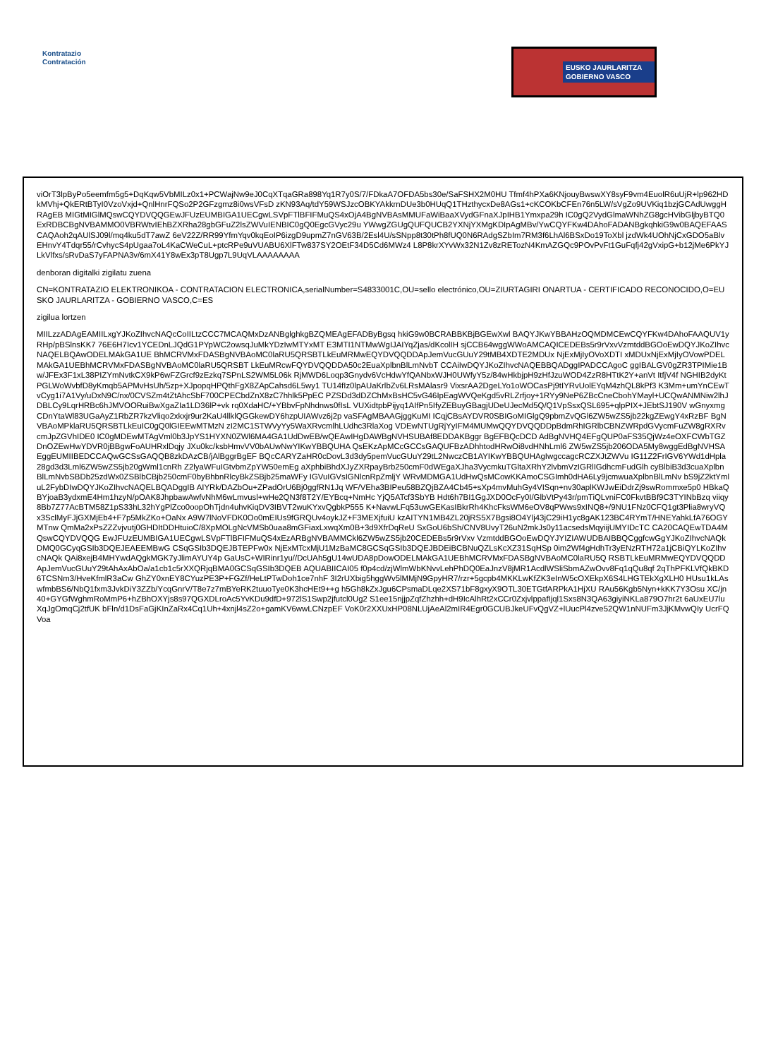Kontratazio
Contratación
EUSKO JAURLARITZA
GOBIERNO VASCO
viOrT3lpByPo5eemfm5g5+DqKqw5VbMILz0x1+PCWajNw9eJ0CqXTqaGRa898Yq1R7y0S/7/FDkaA7OFDA5bs30e/SaFSHX2M0HU Tfmf4hPXa6KNjouyBwswXY8syF9vm4EuolR6uUjR+lp962HDkMVhj+QkERtBTyI0VzoVxjd+QnlHnrFQSo2P2GFzgmz8i0wsVFsD zKN93Aq/tdY59WSJzcOBKYAkkrnDUe3b0HUqQ1THzthycxDe8AGs1+cKCOKbCFEn76n5LW/sVgZo9UVKiq1bzjGCAdUwggHRAgEB MIGtMIGlMQswCQYDVQQGEwJFUzEUMBIGA1UECgwLSVpFTlBFIFMuQS4xOjA4BgNVBAsMMUFaWiBaaXVydGFnaXJpIHB1Ymxpa29h IC0gQ2VydGlmaWNhZG8gcHVibGljbyBTQ0ExRDBCBgNVBAMMO0VBRWtvIEhBZXRha28gbGFuZ2lsZWVuIENBIC0gQ0EgcGVyc29u YWwgZGUgQUFQUCB2YXNjYXMgKDIpAgMBv/YwCQYFKw4DAhoFADANBgkqhkiG9w0BAQEFAASCAQAoh2qAUlSJ09l/mq4ku5dT7awZ 6eV22Z/RR99YfmYqv0kqEoIP6izgD9upmZ7nGV63B/2Esl4U/sSNpp8t30tPh8fUQ0N6RAdgSZbIm7RM3f6LhAl6BSxDo19ToXbl jzdWk4UOhNjCxGDO5aBlvEHnvY4Tdqr55/rCvhycS4pUgaa7oL4KaCWeCuL+ptcRPe9uVUABU6XlFTw837SY2OEtF34D5Cd6MWz4 L8P8krXYvWx32N1Zv8zRETozN4KmAZGQc9POvPvFt1GuFqfj42gVxipG+b12jMe6PkYJLkVlfxs/sRvDaS7yFAPNA3v/6mX41Y8wEx3pT8Ugp7L9UqVLAAAAAAAA
denboran digitalki zigilatu zuena
CN=KONTRATAZIO ELEKTRONIKOA - CONTRATACION ELECTRONICA,serialNumber=S4833001C,OU=sello electrónico,OU=ZIURTAGIRI ONARTUA - CERTIFICADO RECONOCIDO,O=EUSKO JAURLARITZA - GOBIERNO VASCO,C=ES
zigilua lortzen
MIILzzADAgEAMIILxgYJKoZIhvcNAQcCoIILtzCCC7MCAQMxDzANBglghkgBZQMEAgEFADByBgsq hkiG9w0BCRABBKBjBGEwXwl BAQYJKwYBBAHzOQMDMCEwCQYFKw4DAhoFAAQUV1yRHp/pBSlnsKK7 76E6H7Icv1YCEDnLJQdG1PYpWC2owsqJuMkYDzIwMTYxMT E3MTI1NTMwWgIJAIYqZjas/dKcolIH sjCCB64wggWWoAMCAQICEDEBs5r9rVxvVzmtddBGOoEwDQYJKoZIhvcNAQELBQAwODELMAkGA1UE BhMCRVMxFDASBgNVBAoMC0laRU5QRSBTLkEuMRMwEQYDVQQDDApJemVucGUuY29tMB4XDTE2MDUx NjExMjIyOVoXDTI xMDUxNjExMjIyOVowPDELMAkGA1UEBhMCRVMxFDASBgNVBAoMC0laRU5QRSBT LkEuMRcwFQYDVQQDDA50c2EuaXplbnBlLmNvbT CCAiIwDQYJKoZIhvcNAQEBBQADggIPADCCAgoC ggIBALGV0gZR3TPIMie1Bw/JFEx3F1xL38PIZYmNvtkCX9kP6wFZGrcf9zEzkq7SPnLS2WM5L06k RjMWD6Loqp3Gnydv6VcHdwYfQANbxWJH0UWfyY5z/84wHkbjpH9zHfJzuWOD4ZzR8HTtK2Y+anVt ItfjV4f NGHIB2dyKtPGLWoWvbfD8yKmqb5APMvHsUh/5zp+XJpopqHPQthFgX8ZApCahsd6L5wy1 TU14fIz0lpAUaKrlbZv6LRsMAlasr9 VixsrAA2DgeLYo1oWOCasPj9tIYRvUolEYqM4zhQL8kPf3 K3Mm+umYnCEwTvCyg1i7A1Vy/uDxN9C/nx/0CVSZm4tZtAhcSbF700CPECbdZnX8zC7hhlk5PpEC PZSDd3dDZChMxBsHC5vG46IpEagWVQeKgd5vRLZrfjoy+1RYy9NeP6ZBcCneCbohYMayl+UCQwANMNiw2lhJDBLCy9LqrHRBc6hJMVOORuiBwXgaZIa1LD36lP+vk rq0XdaHC/+YBbvFpNhdnws0fIsL VUXidtpbPijyq1AIfPn5IfyZEBuyGBagjUDeUJecMd5Q/Q1VpSsxQSL695+qlpPIX+JEbtSJ190V wGnyxmgCDnYtaWl83UGaAyZ1RbZR7kzVliqo2xkxjr9ur2KaU4llklQGGkewDY6hzpUIAWvz6j2p vaSFAgMBAAGjggKuMI ICqjCBsAYDVR0SBIGoMIGlgQ9pbmZvQGl6ZW5wZS5jb22kgZEwgY4xRzBF BgNVBAoMPklaRU5QRSBTLkEuIC0gQ0lGIEEwMTMzN zI2MC1STWVyYy5WaXRvcmlhLUdhc3RlaXog VDEwNTUgRjYyIFM4MUMwQQYDVQQDDpBdmRhIGRlbCBNZWRpdGVycmFuZW8gRXRvcmJpZGVhIDE0 IC0gMDEwMTAgVml0b3JpYS1HYXN0ZWl6MA4GA1UdDwEB/wQEAwIHgDAWBgNVHSUBAf8EDDAKBggr BgEFBQcDCD AdBgNVHQ4EFgQUP0aFS35QjWz4eOXFCWbTGZDnOZEwHwYDVR0jBBgwFoAUHRxlDqjy JXu0kc/ksbHmvVV0bAUwNwYIKwYBBQUHA QsEKzApMCcGCCsGAQUFBzADhhtodHRwOi8vdHNhLml6 ZW5wZS5jb206ODA5My8wggEdBgNVHSAEggEUMIIBEDCCAQwGCSsGAQQB8zkDAzCB/jAlBggrBgEF BQcCARYZaHR0cDovL3d3dy5pemVucGUuY29tL2NwczCB1AYIKwYBBQUHAgIwgccagcRCZXJtZWVu IG11Z2FrIGV6YWd1dHpla28gd3d3Lml6ZW5wZS5jb20gWml1cnRh Z2lyaWFuIGtvbmZpYW50emEg aXphbiBhdXJyZXRpayBrb250cmF0dWEgaXJha3VycmkuTGltaXRhY2lvbmVzIGRlIGdhcmFudGlh cyBlbiB3d3cuaXplbnBlLmNvbSBDb25zdWx0ZSBlbCBjb250cmF0byBhbnRlcyBkZSBjb25maWFy IGVuIGVsIGNlcnRpZmljY WRvMDMGA1UdHwQsMCowKKAmoCSGImh0dHA6Ly9jcmwuaXplbnBlLmNv bS9jZ2ktYmluL2FybDIwDQYJKoZIhvcNAQELBQADggIB AIYRk/DAZbOu+ZPadOrU6Bj0ggfRN1Jq WF/VEha3BIPeu58BZQjBZA4Cb45+sXp4mvMuhGy4VISqn+nv30aplKWJwEiDdrZj9swRommxe5p0 HBkaQBYjoaB3ydxmE4Hm1hzyN/pOAK8JhpbawAwfvNhM6wLmvusl+wHe2QN3f8T2Y/EYBcq+NmHc YjQ5ATcf3SbYB Hdt6h7BI1GgJXD0OcFy0I/GlbVtPy43r/pmTiQLvniFC0FkvtBBf9C3TYINbBzq viiqy8Bb7Z77AcBTM58Z1pS33hL32hYgPlZco0oopOhTjdn4uhvKiqDV3IBVT2wuKYxvQgbkP555 K+NavwLFq53uwGEKasIBkrRh4KhcFksWM6eOV8qPWws9xINQ8+/9NU1FNz0CFQ1gt3Plia8wryVQ x3SclMyFJjGXMjEb4+F7p5MkZKo+OaNx A9W7lNoVFDK0Oo0mEIUs9fGRQUv4oykJZ+F3MEXjfuiU kzAITYN1MB4ZL20jRS5X7Bgsi8O4Ylj43jC29iH1yc8gAK123BC4RYmT/HNEYahkLfA76OGYMTnw QmMa2xPsZZZvjvutj0GHDItDDHtuioC/8XpMOLgNcVMSb0uaa8mGFiaxLxwqXm0B+3d9XfrDqReU SxGoU6bSh/CNV8UvyT26uN2mkJs0y11acsedsMqyiijUMYIDcTC CA20CAQEwTDA4MQswCQYDVQQG EwJFUzEUMBIGA1UECgwLSVpFTlBFIFMuQS4xEzARBgNVBAMMCkl6ZW5wZS5jb20CEDEBs5r9rVxv VzmtddBGOoEwDQYJYIZIAWUDBAIBBQCggfcwGgYJKoZIhvcNAQkDMQ0GCyqGSIb3DQEJEAEEMBwG CSqGSIb3DQEJBTEPFw0x NjExMTcxMjU1MzBaMC8GCSqGSIb3DQEJBDEiBCBNuQZLsKcXZ31SqHSp 0im2Wf4gHdhTr3yENzRTH72a1jCBiQYLKoZIhvcNAQk QAi8xejB4MHYwdAQgkMGK7yJlimAYUY4p GaUsC+WIRinr1yu//DcUAh5gU14wUDA8pDowODELMAkGA1UEBhMCRVMxFDASBgNVBAoMC0laRU5Q RSBTLkEuMRMwEQYDVQQDDApJemVucGUuY29tAhAxAbOa/a1cb1c5rXXQRjqBMA0GCSqGSIb3DQEB AQUABIICAI05 f0p4cd/zjWlmWbKNvvLehPhDQ0EaJnzV8jMR1AcdlWSliSbmAZwOvv8Fq1qQu8qf 2qThPFKLVfQkBKD6TCSNm3/HveKfmlR3aCw GhZY0xnEY8CYuzPE3P+FGZf/HeLtPTwDoh1ce7nhF 3I2rUXbig5hggWv5lMMjN9GpyHR7/rzr+5gcpb4MKKLwKfZK3eInW5cOXEkpX6S4LHGTEkXgXLH0 HUsu1kLAswfmbBS6/NbQ1fxm3JvkDiY3ZZb/YcqGnrV/T8e7z7mBYeRK2tuuoTye0K3hcHEt9++g h5Gh8kZxJgu6CPsmaDLqe2XS71bF8gxyX9OTL30ETGtfARPkA1HjXU RAu56Kgb5Nyn+kKK7Y3Osu XC/jn40+GYGfWghmRoMmP6+hZBhOXYjs8s97QGXDLroAc5YvKDu9dfD+972lS1Swp2jfutcl0Ug2 S1ee15njjpZqfZhzhh+dH9IcAlhRt2xCCr0ZxjvlppafIjql1Sxs8N3QA63giyiNKLa879O7hr2t 6aUxEU7luXqJgOmqCj2tfUK bFln/d1DsFaGjKInZaRx4Cq1Uh+4xnjl4sZ2o+gamKV6wwLCNzpEF VoK0r2XXUxHP08NLUjAeAl2mIR4Egr0GCUBJkeUFvQgVZ+lUucPl4zve52QW1nNUFm3JjKMvwQIy UcrFQVoa